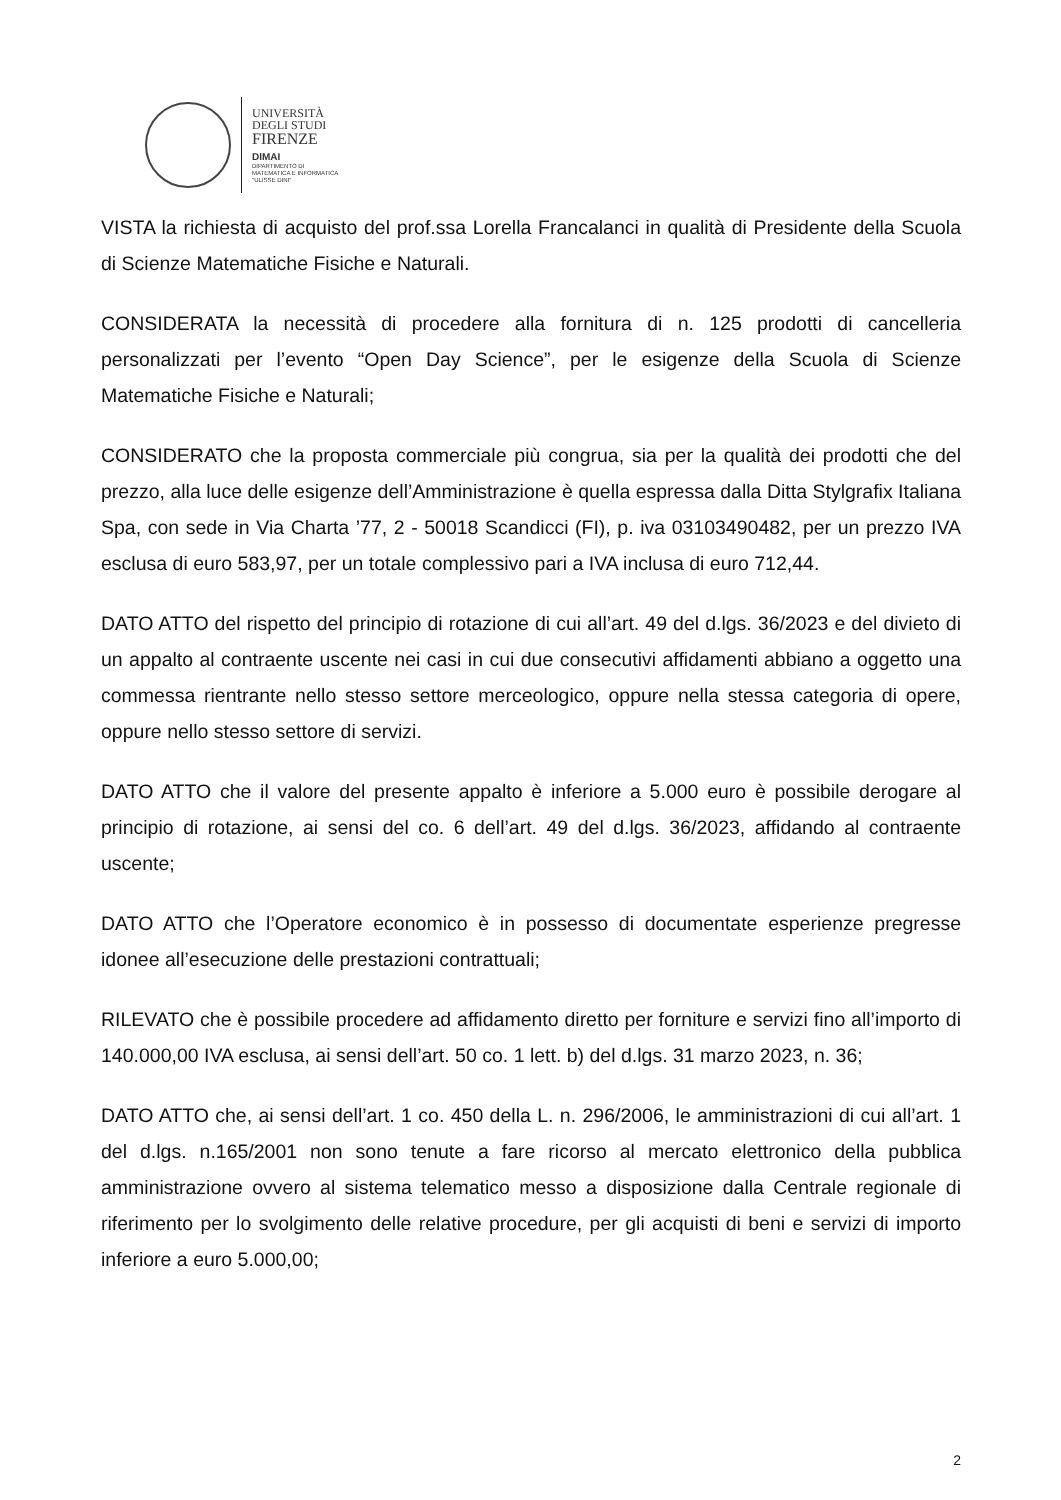UNIVERSITÀ
DEGLI STUDI
FIRENZE
DIMAI
DIPARTIMENTO DI
MATEMATICA E INFORMATICA
"ULISSE DINI"
VISTA la richiesta di acquisto del prof.ssa Lorella Francalanci in qualità di Presidente della Scuola di Scienze Matematiche Fisiche e Naturali.
CONSIDERATA la necessità di procedere alla fornitura di n. 125 prodotti di cancelleria personalizzati per l’evento “Open Day Science”, per le esigenze della Scuola di Scienze Matematiche Fisiche e Naturali;
CONSIDERATO che la proposta commerciale più congrua, sia per la qualità dei prodotti che del prezzo, alla luce delle esigenze dell’Amministrazione è quella espressa dalla Ditta Stylgrafix Italiana Spa, con sede in Via Charta ’77, 2 - 50018 Scandicci (FI), p. iva 03103490482, per un prezzo IVA esclusa di euro 583,97, per un totale complessivo pari a IVA inclusa di euro 712,44.
DATO ATTO del rispetto del principio di rotazione di cui all’art. 49 del d.lgs. 36/2023 e del divieto di un appalto al contraente uscente nei casi in cui due consecutivi affidamenti abbiano a oggetto una commessa rientrante nello stesso settore merceologico, oppure nella stessa categoria di opere, oppure nello stesso settore di servizi.
DATO ATTO che il valore del presente appalto è inferiore a 5.000 euro è possibile derogare al principio di rotazione, ai sensi del co. 6 dell’art. 49 del d.lgs. 36/2023, affidando al contraente uscente;
DATO ATTO che l’Operatore economico è in possesso di documentate esperienze pregresse idonee all’esecuzione delle prestazioni contrattuali;
RILEVATO che è possibile procedere ad affidamento diretto per forniture e servizi fino all’importo di 140.000,00 IVA esclusa, ai sensi dell’art. 50 co. 1 lett. b) del d.lgs. 31 marzo 2023, n. 36;
DATO ATTO che, ai sensi dell’art. 1 co. 450 della L. n. 296/2006, le amministrazioni di cui all’art. 1 del d.lgs. n.165/2001 non sono tenute a fare ricorso al mercato elettronico della pubblica amministrazione ovvero al sistema telematico messo a disposizione dalla Centrale regionale di riferimento per lo svolgimento delle relative procedure, per gli acquisti di beni e servizi di importo inferiore a euro 5.000,00;
2